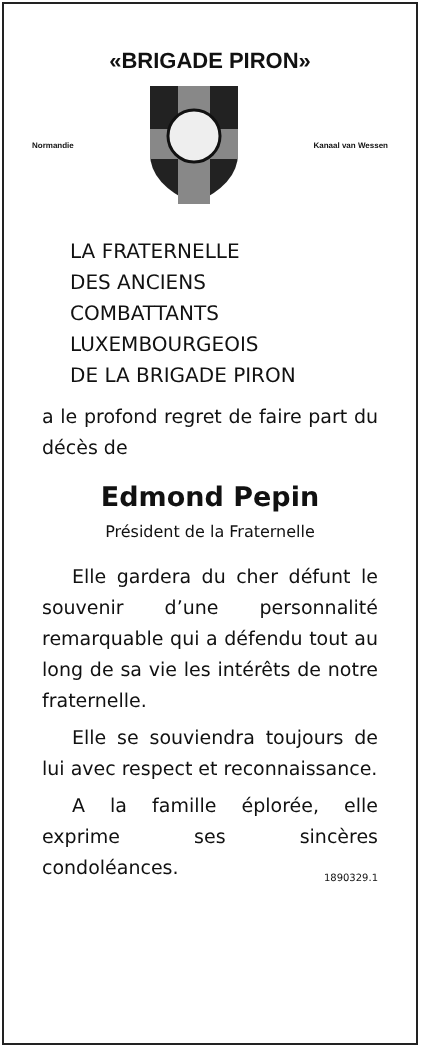«BRIGADE PIRON»
Normandie Kanaal van Wessen
LA FRATERNELLE
DES ANCIENS
COMBATTANTS
LUXEMBOURGEOIS
DE LA BRIGADE PIRON
a le profond regret de faire part du décès de
Edmond Pepin
Président de la Fraternelle
Elle gardera du cher défunt le souvenir d’une personnalité remarquable qui a défendu tout au long de sa vie les intérêts de notre fraternelle.
Elle se souviendra toujours de lui avec respect et reconnaissance.
A la famille éplorée, elle exprime ses sincères condoléances. 1890329.1